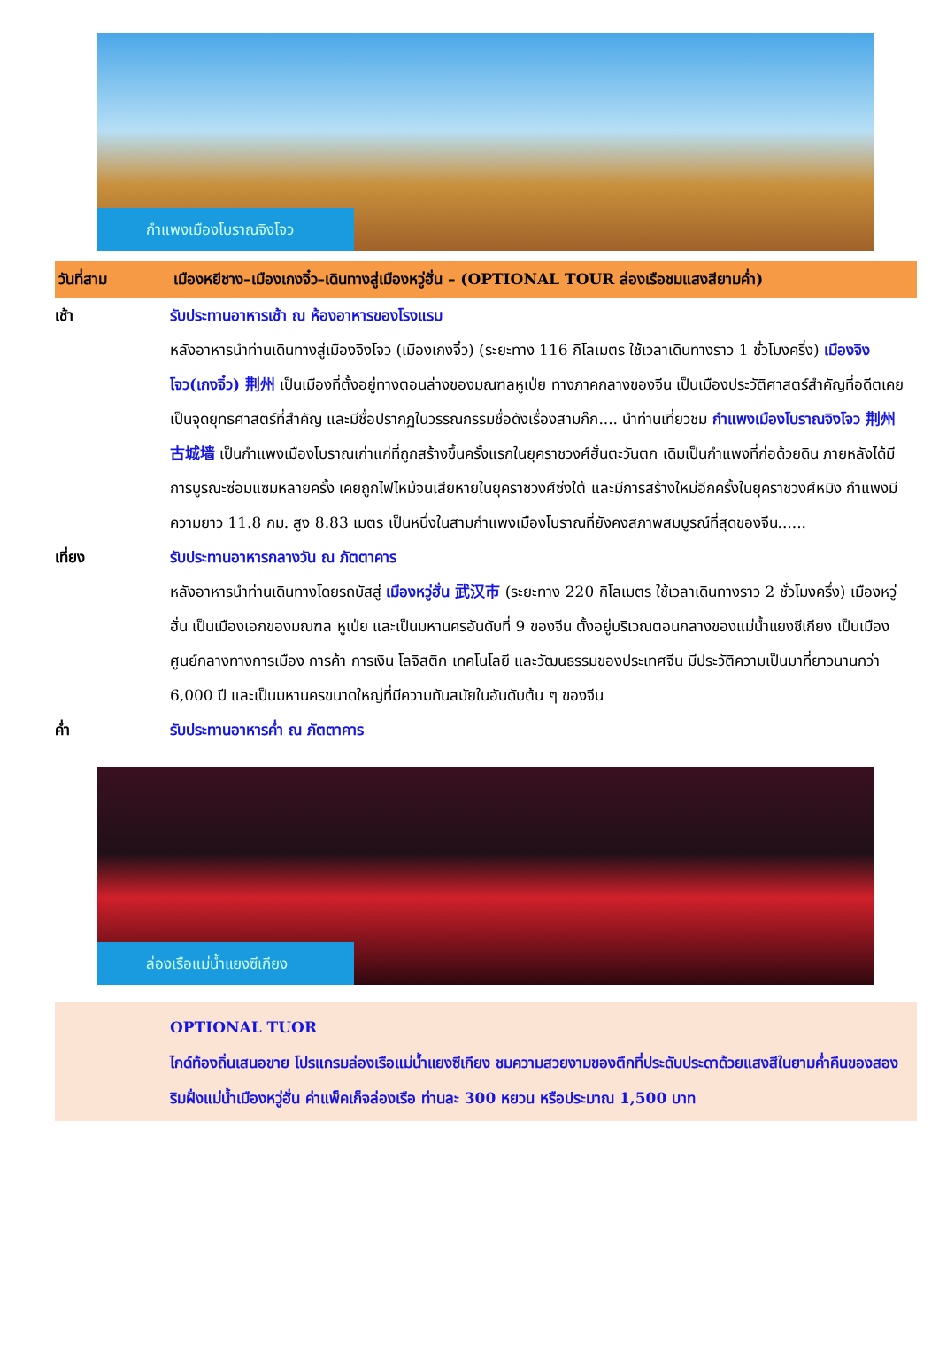กำแพงเมืองโบราณจิงโจว
วันที่สาม เมืองหยีชาง–เมืองเกงจิ๋ว–เดินทางสู่เมืองหวู่ฮั่น – (OPTIONAL TOUR ล่องเรือชมแสงสียามค่ำ)
เช้า รับประทานอาหารเช้า ณ ห้องอาหารของโรงแรม
หลังอาหารนำท่านเดินทางสู่เมืองจิงโจว (เมืองเกงจิ๋ว) (ระยะทาง 116 กิโลเมตร ใช้เวลาเดินทางราว 1 ชั่วโมงครึ่ง) เมืองจิงโจว(เกงจิ๋ว) 荆州 เป็นเมืองที่ตั้งอยู่ทางตอนล่างของมณฑลหูเป่ย ทางภาคกลางของจีน เป็นเมืองประวัติศาสตร์สำคัญที่อดีตเคยเป็นจุดยุทธศาสตร์ที่สำคัญ และมีชื่อปรากฏในวรรณกรรมชื่อดังเรื่องสามก๊ก.... นำท่านเที่ยวชม กำแพงเมืองโบราณจิงโจว 荆州古城墙 เป็นกำแพงเมืองโบราณเก่าแก่ที่ถูกสร้างขึ้นครั้งแรกในยุคราชวงศ์ฮั่นตะวันตก เดิมเป็นกำแพงที่ก่อด้วยดิน ภายหลังได้มีการบูรณะซ่อมแซมหลายครั้ง เคยถูกไฟไหม้จนเสียหายในยุคราชวงศ์ซ่งใต้ และมีการสร้างใหม่อีกครั้งในยุคราชวงศ์หมิง กำแพงมีความยาว 11.8 กม. สูง 8.83 เมตร เป็นหนึ่งในสามกำแพงเมืองโบราณที่ยังคงสภาพสมบูรณ์ที่สุดของจีน......
เที่ยง รับประทานอาหารกลางวัน ณ ภัตตาคาร
หลังอาหารนำท่านเดินทางโดยรถบัสสู่ เมืองหวู่ฮั่น 武汉市 (ระยะทาง 220 กิโลเมตร ใช้เวลาเดินทางราว 2 ชั่วโมงครึ่ง) เมืองหวู่ฮั่น เป็นเมืองเอกของมณฑล หูเป่ย และเป็นมหานครอันดับที่ 9 ของจีน ตั้งอยู่บริเวณตอนกลางของแม่น้ำแยงซีเกียง เป็นเมืองศูนย์กลางทางการเมือง การค้า การเงิน โลจิสติก เทคโนโลยี และวัฒนธรรมของประเทศจีน มีประวัติความเป็นมาที่ยาวนานกว่า 6,000 ปี และเป็นมหานครขนาดใหญ่ที่มีความทันสมัยในอันดับต้น ๆ ของจีน
ค่ำ รับประทานอาหารค่ำ ณ ภัตตาคาร
ล่องเรือแม่น้ำแยงซีเกียง
OPTIONAL TUOR
ไกด์ท้องถิ่นเสนอขาย โปรแกรมล่องเรือแม่น้ำแยงซีเกียง ชมความสวยงามของตึกที่ประดับประดาด้วยแสงสีในยามค่ำคืนของสองริมฝั่งแม่น้ำเมืองหวู่ฮั่น ค่าแพ็คเก็จล่องเรือ ท่านละ 300 หยวน หรือประมาณ 1,500 บาท